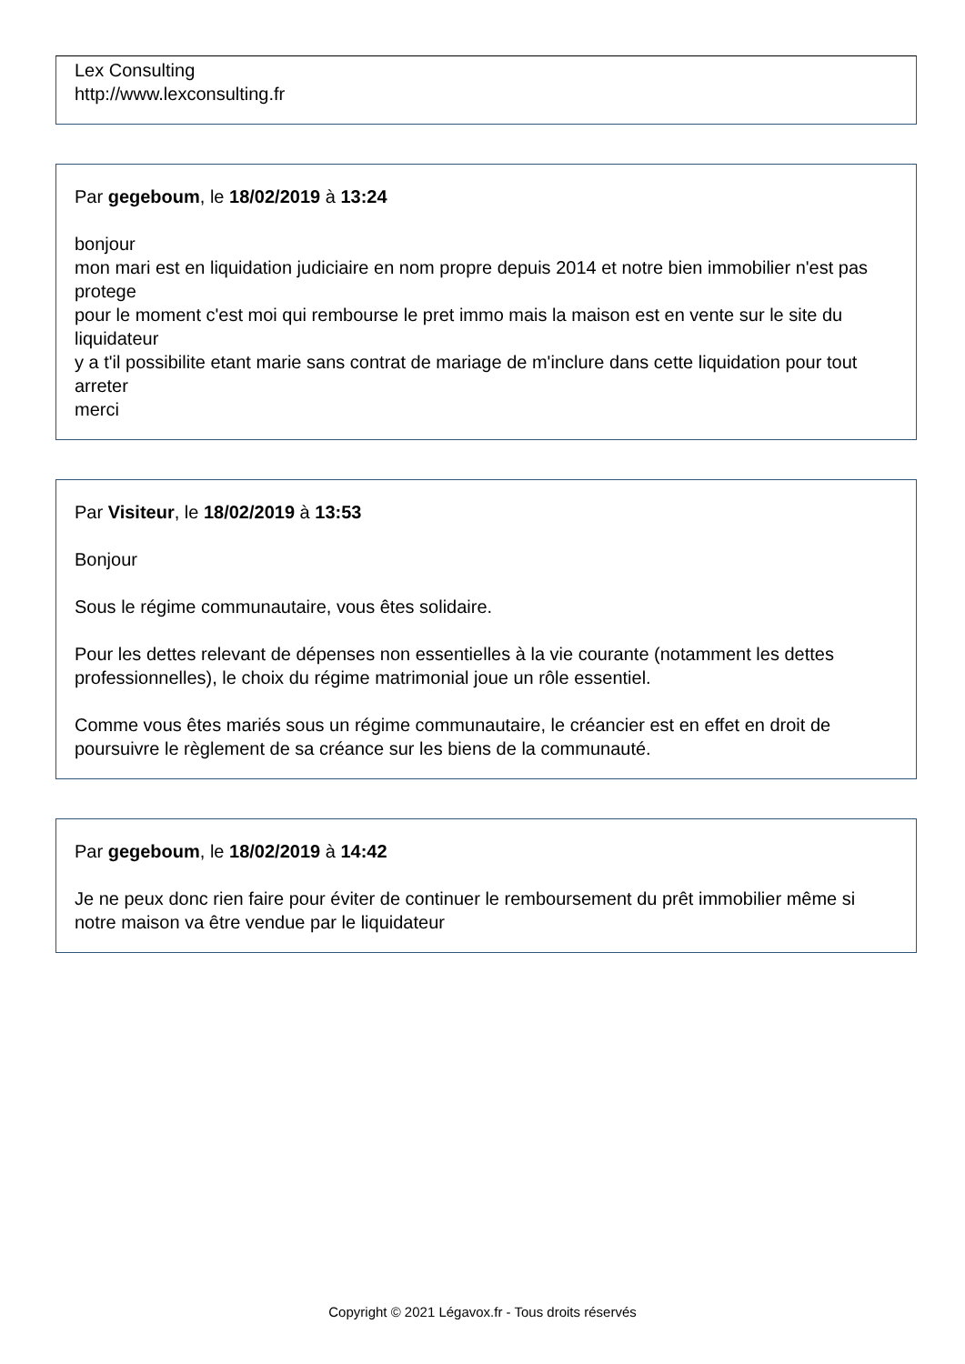Lex Consulting
http://www.lexconsulting.fr
Par gegeboum, le 18/02/2019 à 13:24
bonjour
mon mari est en liquidation judiciaire en nom propre depuis 2014 et notre bien immobilier n'est pas protege
pour le moment c'est moi qui rembourse le pret immo mais la maison est en vente sur le site du liquidateur
y a t'il possibilite etant marie sans contrat de mariage de m'inclure dans cette liquidation pour tout arreter
merci
Par Visiteur, le 18/02/2019 à 13:53
Bonjour
Sous le régime communautaire, vous êtes solidaire.
Pour les dettes relevant de dépenses non essentielles à la vie courante (notamment les dettes professionnelles), le choix du régime matrimonial joue un rôle essentiel.
Comme vous êtes mariés sous un régime communautaire, le créancier est en effet en droit de poursuivre le règlement de sa créance sur les biens de la communauté.
Par gegeboum, le 18/02/2019 à 14:42
Je ne peux donc rien faire pour éviter de continuer le remboursement du prêt immobilier même si notre maison va être vendue par le liquidateur
Copyright © 2021 Légavox.fr - Tous droits réservés